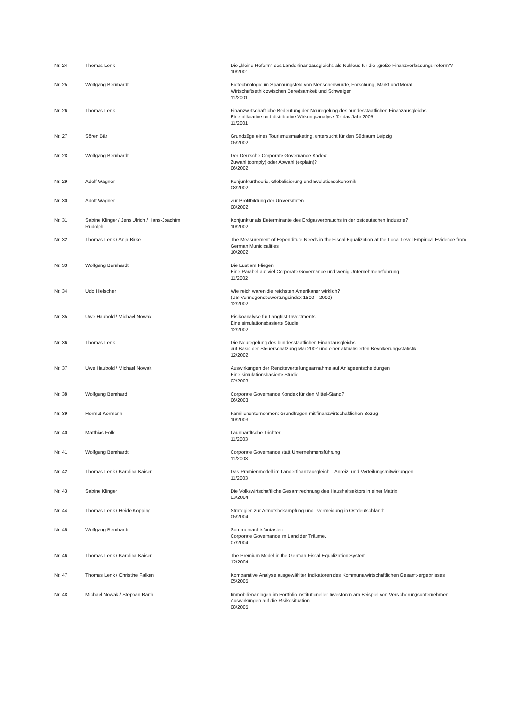| Nr. 24 | Thomas Lenk | Die „kleine Reform“ des Länderfinanzausgleichs als Nukleus für die „große Finanzverfassungs-reform“? 10/2001 |
| Nr. 25 | Wolfgang Bernhardt | Biotechnologie im Spannungsfeld von Menschenwürde, Forschung, Markt und Moral Wirtschaftsethik zwischen Beredsamkeit und Schweigen 11/2001 |
| Nr. 26 | Thomas Lenk | Finanzwirtschaftliche Bedeutung der Neuregelung des bundesstaatlichen Finanzausgleichs – Eine allkoative und distributive Wirkungsanalyse für das Jahr 2005 11/2001 |
| Nr. 27 | Sören Bär | Grundzüge eines Tourismusmarketing, untersucht für den Südraum Leipzig 05/2002 |
| Nr. 28 | Wolfgang Bernhardt | Der Deutsche Corporate Governance Kodex: Zuwahl (comply) oder Abwahl (explain)? 06/2002 |
| Nr. 29 | Adolf Wagner | Konjunkturtheorie, Globalisierung und Evolutionsökonomik 08/2002 |
| Nr. 30 | Adolf Wagner | Zur Profilbildung der Universitäten 08/2002 |
| Nr. 31 | Sabine Klinger / Jens Ulrich / Hans-Joachim Rudolph | Konjunktur als Determinante des Erdgasverbrauchs in der ostdeutschen Industrie? 10/2002 |
| Nr. 32 | Thomas Lenk / Anja Birke | The Measurement of Expenditure Needs in the Fiscal Equalization at the Local Level Empirical Evidence from German Municipalities 10/2002 |
| Nr. 33 | Wolfgang Bernhardt | Die Lust am Fliegen Eine Parabel auf viel Corporate Governance und wenig Unternehmensführung 11/2002 |
| Nr. 34 | Udo Hielscher | Wie reich waren die reichsten Amerikaner wirklich? (US-Vermögensbewertungsindex 1800 – 2000) 12/2002 |
| Nr. 35 | Uwe Haubold / Michael Nowak | Risikoanalyse für Langfrist-Investments Eine simulationsbasierte Studie 12/2002 |
| Nr. 36 | Thomas Lenk | Die Neuregelung des bundesstaatlichen Finanzausgleichs auf Basis der Steuerschätzung Mai 2002 und einer aktualisierten Bevölkerungsstatistik 12/2002 |
| Nr. 37 | Uwe Haubold / Michael Nowak | Auswirkungen der Renditeverteilungsannahme auf Anlageentscheidungen Eine simulationsbasierte Studie 02/2003 |
| Nr. 38 | Wolfgang Bernhard | Corporate Governance Kondex für den Mittel-Stand? 06/2003 |
| Nr. 39 | Hermut Kormann | Familienunternehmen: Grundfragen mit finanzwirtschaftlichen Bezug 10/2003 |
| Nr. 40 | Matthias Folk | Launhardtsche Trichter 11/2003 |
| Nr. 41 | Wolfgang Bernhardt | Corporate Governance statt Unternehmensführung 11/2003 |
| Nr. 42 | Thomas Lenk / Karolina Kaiser | Das Prämienmodell im Länderfinanzausgleich – Anreiz- und Verteilungsmitwirkungen 11/2003 |
| Nr. 43 | Sabine Klinger | Die Volkswirtschaftliche Gesamtrechnung des Haushaltsektors in einer Matrix 03/2004 |
| Nr. 44 | Thomas Lenk / Heide Köpping | Strategien zur Armutsbekämpfung und –vermeidung in Ostdeutschland: 05/2004 |
| Nr. 45 | Wolfgang Bernhardt | Sommernachtsfantasien Corporate Governance im Land der Träume. 07/2004 |
| Nr. 46 | Thomas Lenk / Karolina Kaiser | The Premium Model in the German Fiscal Equalization System 12/2004 |
| Nr. 47 | Thomas Lenk / Christine Falken | Komparative Analyse ausgewählter Indikatoren des Kommunalwirtschaftlichen Gesamt-ergebnisses 05/2005 |
| Nr. 48 | Michael Nowak / Stephan Barth | Immobilienanlagen im Portfolio institutioneller Investoren am Beispiel von Versicherungsunternehmen Auswirkungen auf die Risikosituation 08/2005 |